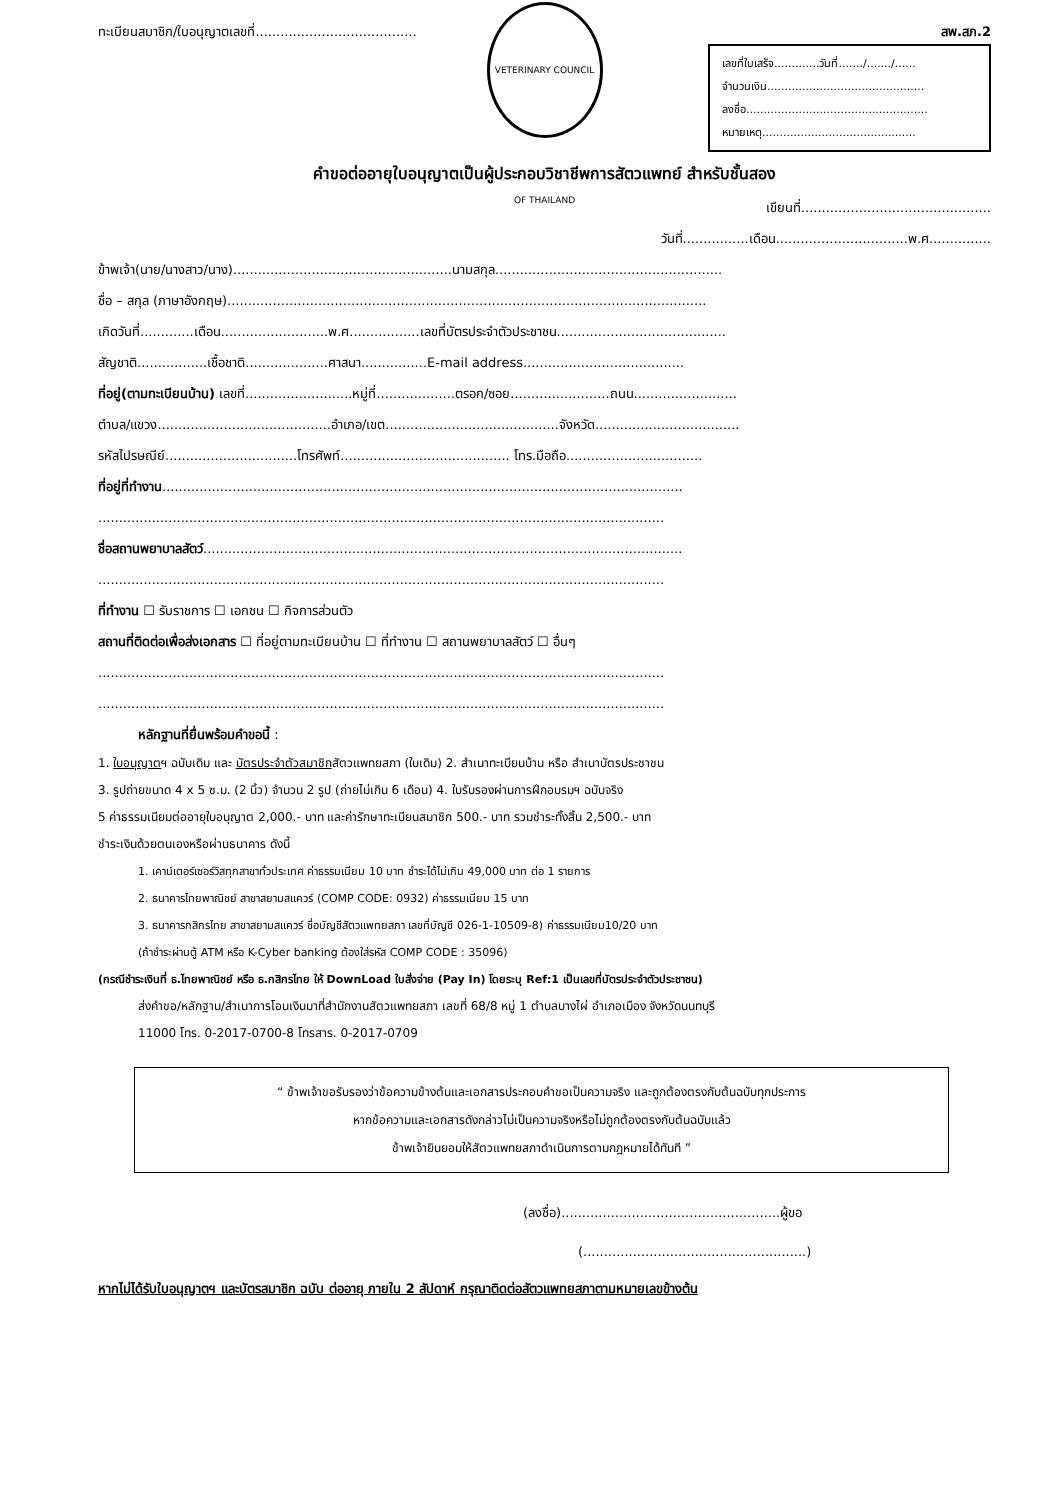ทะเบียนสมาชิก/ใบอนุญาตเลขที่....................................... สพ.สภ.2
เลขที่ใบเสร็จ.............วันที่......./......./......
จำนวนเงิน.............................................
ลงชื่อ....................................................
หมายเหตุ............................................
VETERINARY COUNCIL OF THAILAND
คำขอต่ออายุใบอนุญาตเป็นผู้ประกอบวิชาชีพการสัตวแพทย์ สำหรับชั้นสอง
เขียนที่..............................................
วันที่................เดือน................................พ.ศ...............
ข้าพเจ้า(นาย/นางสาว/นาง).....................................................นามสกุล.......................................................
ชื่อ – สกุล (ภาษาอังกฤษ)....................................................................................................................
เกิดวันที่.............เดือน..........................พ.ศ.................เลขที่บัตรประจำตัวประชาชน.........................................
สัญชาติ.................เชื้อชาติ....................ศาสนา................E-mail address.......................................
ที่อยู่(ตามทะเบียนบ้าน) เลขที่..........................หมู่ที่...................ตรอก/ซอย........................ถนน.........................
ตำบล/แขวง..........................................อำเภอ/เขต..........................................จังหวัด...................................
รหัสไปรษณีย์................................โทรศัพท์......................................... โทร.มือถือ.................................
ที่อยู่ที่ทำงาน..............................................................................................................................
.........................................................................................................................................
ชื่อสถานพยาบาลสัตว์....................................................................................................................
.........................................................................................................................................
ที่ทำงาน ☐ รับราชการ ☐ เอกชน ☐ กิจการส่วนตัว
สถานที่ติดต่อเพื่อส่งเอกสาร ☐ ที่อยู่ตามทะเบียนบ้าน ☐ ที่ทำงาน ☐ สถานพยาบาลสัตว์ ☐ อื่นๆ
.........................................................................................................................................
.........................................................................................................................................
หลักฐานที่ยื่นพร้อมคำขอนี้ :
1. ใบอนุญาตฯ ฉบับเดิม และ บัตรประจำตัวสมาชิกสัตวแพทยสภา (ใบเดิม) 2. สำเนาทะเบียนบ้าน หรือ สำเนาบัตรประชาชน
3. รูปถ่ายขนาด 4 x 5 ซ.ม. (2 นิ้ว) จำนวน 2 รูป (ถ่ายไม่เกิน 6 เดือน) 4. ใบรับรองผ่านการฝึกอบรมฯ ฉบับจริง
5 ค่าธรรมเนียมต่ออายุใบอนุญาต 2,000.- บาท และค่ารักษาทะเบียนสมาชิก 500.- บาท รวมชำระทั้งสิ้น 2,500.- บาท
ชำระเงินด้วยตนเองหรือผ่านธนาคาร ดังนี้
1. เคาน์เตอร์เซอร์วิสทุกสาขาทั่วประเทศ ค่าธรรมเนียม 10 บาท ชำระได้ไม่เกิน 49,000 บาท ต่อ 1 รายการ
2. ธนาคารไทยพาณิชย์ สาขาสยามสแควร์ (COMP CODE: 0932) ค่าธรรมเนียม 15 บาท
3. ธนาคารกสิกรไทย สาขาสยามสแควร์ ชื่อบัญชีสัตวแพทยสภา เลขที่บัญชี 026-1-10509-8) ค่าธรรมเนียม10/20 บาท
(ถ้าชำระผ่านตู้ ATM หรือ K-Cyber banking ต้องใส่รหัส COMP CODE : 35096)
(กรณีชำระเงินที่ ธ.ไทยพาณิชย์ หรือ ธ.กสิกรไทย ให้ DownLoad ใบสั่งจ่าย (Pay In) โดยระบุ Ref:1 เป็นเลขที่บัตรประจำตัวประชาชน)
ส่งคำขอ/หลักฐาน/สำเนาการโอนเงินมาที่สำนักงานสัตวแพทยสภา เลขที่ 68/8 หมู่ 1 ตำบลบางไผ่ อำเภอเมือง จังหวัดนนทบุรี
11000 โทร. 0-2017-0700-8 โทรสาร. 0-2017-0709
“ ข้าพเจ้าขอรับรองว่าข้อความข้างต้นและเอกสารประกอบคำขอเป็นความจริง และถูกต้องตรงกับต้นฉบับทุกประการ
หากข้อความและเอกสารดังกล่าวไม่เป็นความจริงหรือไม่ถูกต้องตรงกับต้นฉบับแล้ว
ข้าพเจ้ายินยอมให้สัตวแพทยสภาดำเนินการตามกฎหมายได้ทันที ”
(ลงชื่อ).....................................................ผู้ขอ
(......................................................)
หากไม่ได้รับใบอนุญาตฯ และบัตรสมาชิก ฉบับ ต่ออายุ ภายใน 2 สัปดาห์ กรุณาติดต่อสัตวแพทยสภาตามหมายเลขข้างต้น